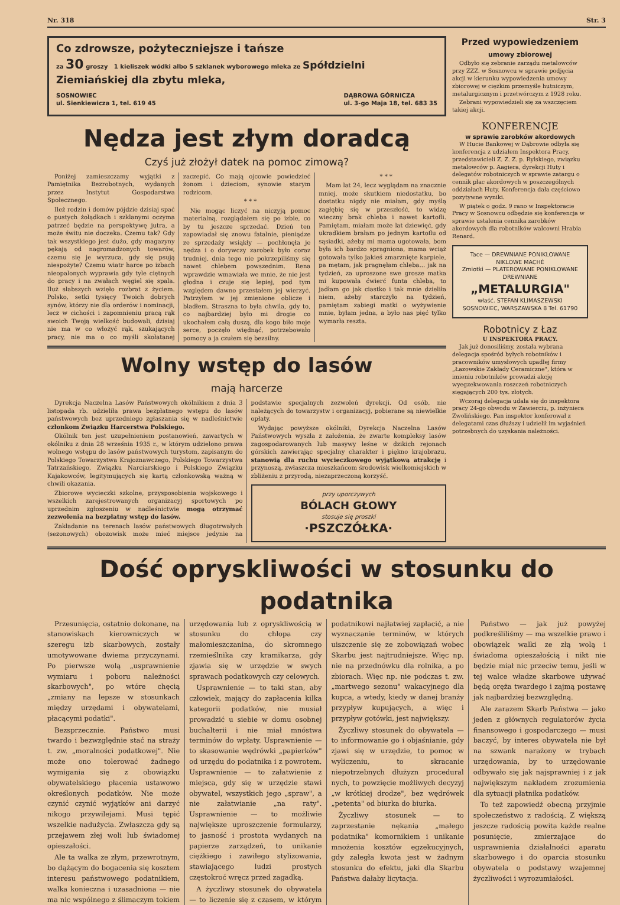Nr. 318 Str. 3
Co zdrowsze, pożyteczniejsze i tańsze
za 30 groszy 1 kieliszek wódki albo 5 szklanek wyborowego mleka ze Spółdzielni Ziemiańskiej dla zbytu mleka,
SOSNOWIEC
ul. Sienkiewicza 1, tel. 619 45 DĄBROWA GÓRNICZA
ul. 3-go Maja 18, tel. 683 35
Nędza jest złym doradcą
Czyś już złożył datek na pomoc zimową?
Poniżej zamieszczamy wyjątki z Pamiętnika Bezrobotnych, wydanych przez Instytut Gospodarstwa Społecznego.
Ileż rodzin i domów pójdzie dzisiaj spać o pustych żołądkach i szklanymi oczyma patrzeć będzie na perspektywę jutra, a może świtu nie doczeka. Czemu tak? Gdy tak wszystkiego jest dużo, gdy magazyny pękają od nagromadzonych towarów, czemu się je wyrzuca, gdy się psują niespożyte? Czemu wiatr harce po izbach nieopalonych wyprawia gdy tyle ciętnych do pracy i na zwałach węgiel się spala. Iluż słabszych wzięło rozbrat z życiem. Polsko, setki tysięcy Twoich dobrych synów, którzy nie dla orderów i nominacji, lecz w cichości i zapomnieniu pracą rąk swoich Twoją wielkość budowali, dzisiaj nie ma w co włożyć rąk, szukających pracy, nie ma o co myśli skołatanej zaczepić. Co mają ojcowie powiedzieć żonom i dzieciom, synowie starym rodzicom.
* * *
Nie mogąc liczyć na niczyją pomoc materialną, rozglądałem się po izbie, co by tu jeszcze sprzedać. Dzień ten zapowiadał się znowu fatalnie, pieniądze ze sprzedaży wsiąkły — pochłonęła je nędza i o dorywczy zarobek było coraz trudniej, dnia tego nie pokrzepiliśmy się nawet chlebem powszednim. Rena wprawdzie wmawiała we mnie, że nie jest głodna i czuje się lepiej, pod tym względem dawno przestałem jej wierzyć. Patrzyłem w jej zmienione oblicze i bladłem. Straszna to była chwila, gdy to, co najbardziej było mi drogie co ukochałem całą duszą, dla kogo biło moje serce, poczęło więdnąć, potrzebowało pomocy a ja czułem się bezsilny.
* * *
Mam lat 24, lecz wyglądam na znacznie mniej, może skutkiem niedostatku, bo dostatku nigdy nie miałam, gdy myślą zagłębię się w przeszłość, to widzę wieczny brak chleba i nawet kartofli. Pamiętam, miałam może lat dziewięć, gdy ukradkiem brałam po jednym kartoflu od sąsiadki, ażeby mi mama ugotowała, bom była ich bardzo spragniona, mama wciąż gotowała tylko jakieś zmarznięte karpiele, pa mętam, jak pragnęłam chleba... jak na tydzień, za uproszone swe grosze matka mi kupowała ćwierć funta chleba, to jadłam go jak ciastko i tak mnie dzieliła niem, ażeby starczyło na tydzień, pamiętam zabiegi matki o wyżywienie mnie, byłam jedna, a było nas pięć tylko wymarła reszta.
Wolny wstęp do lasów
mają harcerze
Dyrekcja Naczelna Lasów Państwowych okólnikiem z dnia 3 listopada rb. udzieliła prawa bezpłatnego wstępu do lasów państwowych bez uprzedniego zgłaszania się w nadleśnictwie członkom Związku Harcerstwa Polskiego.
Okólnik ten jest uzupełnieniem postanowień, zawartych w okólniku z dnia 28 września 1935 r., w którym udzielono prawa wolnego wstępu do lasów państwowych turystom, zapisanym do Polskiego Towarzystwa Krajoznawczego, Polskiego Towarzystwa Tatrzańskiego, Związku Narciarskiego i Polskiego Związku Kajakowców, legitymujących się kartą członkowską ważną w chwili okazania.
Zbiorowe wycieczki szkolne, przysposobienia wojskowego i wszelkich zarejestrowanych organizacyj sportowych po uprzednim zgłoszeniu w nadleśnictwie mogą otrzymać zezwolenia na bezpłatny wstęp do lasów.
Zakładanie na terenach lasów państwowych długotrwałych (sezonowych) obozowisk może mieć miejsce jedynie na podstawie specjalnych zezwoleń dyrekcji. Od osób, nie należących do towarzystw i organizacyj, pobierane są niewielkie opłaty.
Wydając powyższe okólniki, Dyrekcja Naczelna Lasów Państwowych wyszła z założenia, że zwarte kompleksy lasów zagospodarowanych lub masywy leśne w dzikich rejonach górskich zawierając specjalny charakter i piękno krajobrazu, stanowią dla ruchu wycieczkowego wyjątkową atrakcję i przynoszą, zwłaszcza mieszkańcom środowisk wielkomiejskich w zbliżeniu z przyrodą, niezaprzeczoną korzyść.
przy uporczywych
BÓLACH GŁOWY
stosuje się proszki
·PSZCZÓŁKA·
Przed wypowiedzeniem
umowy zbiorowej
Odbyło się zebranie zarządu metalowców przy ZZZ. w Sosnowcu w sprawie podjęcia akcji w kierunku wypowiedzenia umowy zbiorowej w ciężkim przemyśle hutniczym, metalurgicznym i przetwórczym z 1928 roku.
Zebrani wypowiedzieli się za wszczęciem takiej akcji.
KONFERENCJE
w sprawie zarobków akordowych
W Hucie Bankowej w Dąbrowie odbyła się konferencja z udziałem Inspektora Pracy, przedstawicieli Z. Z. Z. p. Rylskiego, związku metalowców p. Aagiera, dyrekcji Huty i delegatów robotniczych w sprawie zatargu o cennik płac akordowych w poszczególnych oddziałach Huty. Konferencja dała częściowo pozytywne wyniki.
W piątek o godz. 9 rano w Inspektoracie Pracy w Sosnowcu odbędzie się konferencja w sprawie ustalenia cennika zarobków akordowych dla robotników walcowni Hrabia Renard.
Tace — DREWNIANE PONIKLOWANE NIKLOWE MACHÉ
Zmiotki — PLATEROWANE PONIKLOWANE DREWNIANE
„METALURGIA"
właść. STEFAN KLIMASZEWSKI
SOSNOWIEC, WARSZAWSKA 8 Tel. 61790
Robotnicy z Łaz
U INSPEKTORA PRACY.
Jak już donosiliśmy, została wybrana delegacja spośród byłych robotników i pracowników umysłowych upadłej firmy „Łazowskie Zakłady Ceramiczne", która w imieniu robotników prowadzi akcję wyegzekwowania roszczeń robotniczych sięgających 200 tys. złotych.
Wczoraj delegacja udała się do inspektora pracy 24-go obwodu w Zawierciu, p. inżyniera Zwolińskiego. Pan inspektor konferował z delegatami czas dłuższy i udzielił im wyjaśnień potrzebnych do uzyskania należności.
Dość opryskliwości w stosunku do podatnika
Przesunięcia, ostatnio dokonane, na stanowiskach kierowniczych w szeregu izb skarbowych, zostały umotywowane dwiema przyczynami. Po pierwsze wolą „usprawnienie wymiaru i poboru należności skarbowych", po wtóre chęcią „zmiany na lepsze w stosunkach między urzędami i obywatelami, płacącymi podatki".
Bezsprzecznie. Państwo musi twardo i bezwzględnie stać na straży t. zw. „moralności podatkowej". Nie może ono tolerować żadnego wymigania się z obowiązku obywatelskiego płacenia ustawowo określonych podatków. Nie może czynić czynić wyjątków ani darzyć nikogo przywilejami. Musi tępić wszelkie nadużycia. Zwłaszcza gdy są przejawem złej woli lub świadomej opieszałości.
Ale ta walka ze złym, przewrotnym, bo dążącym do bogacenia się kosztem interesu państwowego podatnikiem, walka konieczna i uzasadniona — nie ma nic wspólnego z ślimaczym tokiem urzędowania lub z opryskliwością w stosunku do chłopa czy małomieszczanina, do skromnego rzemieślnika czy kramikarza, gdy zjawia się w urzędzie w swych sprawach podatkowych czy celowych.
Usprawnienie — to taki stan, aby człowiek, mający do zapłacenia kilka kategorii podatków, nie musiał prowadzić u siebie w domu osobnej buchalterii i nie miał mnóstwa terminów do wpłaty. Usprawnienie — to skasowanie wędrówki „papierków" od urzędu do podatnika i z powrotem. Usprawnienie — to załatwienie z miejsca, gdy się w urzędzie stawi obywatel, wszystkich jego „spraw", a nie załatwianie „na raty". Usprawnienie — to możliwie największe uproszczenie formularzy, to jasność i prostota wydanych na papierze zarządzeń, to unikanie ciężkiego i zawiłego stylizowania, stawiającego ludzi prostych częstokroć wręcz przed zagadką.
A życzliwy stosunek do obywatela — to liczenie się z czasem, w którym podatnikowi najłatwiej zapłacić, a nie wyznaczanie terminów, w których uiszczenie się ze zobowiązań wobec Skarbu jest najtrudniejsze. Więc np. nie na przednówku dla rolnika, a po zbiorach. Więc np. nie podczas t. zw. „martwego sezonu" wakacyjnego dla kupca, a wtedy, kiedy w danej branży przypływ kupujących, a więc i przypływ gotówki, jest największy.
Życzliwy stosunek do obywatela — to informowanie go i objaśnianie, gdy zjawi się w urzędzie, to pomoc w wyliczeniu, to skracanie niepotrzebnych dłużyzn procedural nych, to powzięcie możliwych decyzyj „w krótkiej drodze", bez wędrówek „petenta" od biurka do biurka.
Życzliwy stosunek — to zaprzestanie nękania „małego podatnika" komornikiem i unikanie mnożenia kosztów egzekucyjnych, gdy zaległa kwota jest w żadnym stosunku do efektu, jaki dla Skarbu Państwa dałaby licytacja.
Państwo — jak już powyżej podkreśliliśmy — ma wszelkie prawo i obowiązek walki ze złą wolą i świadoma opieszałością i nikt nie będzie miał nic przeciw temu, jeśli w tej walce władze skarbowe używać będą oręża twardego i zajmą postawę jak najbardziej bezwzględną.
Ale zarazem Skarb Państwa — jako jeden z głównych regulatorów życia finansowego i gospodarczego — musi baczyć, by interes obywatela nie był na szwank narażony w trybach urzędowania, by to urzędowanie odbywało się jak najsprawniej i z jak największym nakładem zrozumienia dla sytuacji płatnika podatków.
To też zapowiedź obecną przyjmie społeczeństwo z radością. Z większą jeszcze radością powita każde realne posunięcie, zmierzające do usprawnienia działalności aparatu skarbowego i do oparcia stosunku obywatela o podstawy wzajemnej życzliwości i wyrozumiałości.